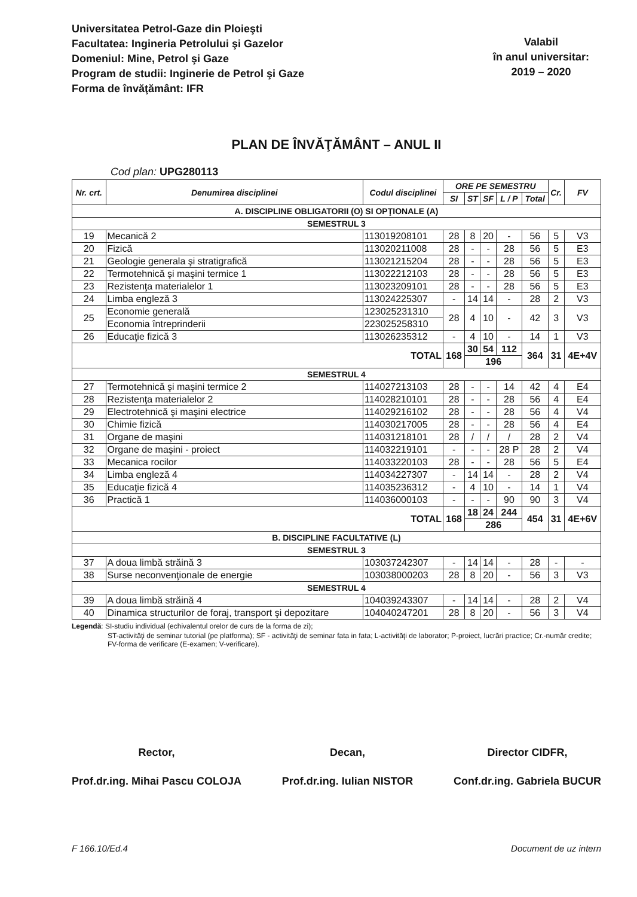Universitatea Petrol-Gaze din Ploieşti
Facultatea: Ingineria Petrolului şi Gazelor
Domeniul: Mine, Petrol şi Gaze
Program de studii: Inginerie de Petrol şi Gaze
Forma de învăţământ: IFR
Valabil
în anul universitar:
2019 – 2020
PLAN DE ÎNVĂŢĂMÂNT – ANUL II
Cod plan: UPG280113
| Nr. crt. | Denumirea disciplinei | Codul disciplinei | ORE PE SEMESTRU | | | | | Cr. | FV |
| --- | --- | --- | --- | --- | --- | --- | --- | --- | --- |
| | | | SI | ST | SF | L / P | Total | | |
| A. DISCIPLINE OBLIGATORII (O) SI OPŢIONALE (A) | | | | | | | | | |
| SEMESTRUL 3 | | | | | | | | | |
| 19 | Mecanică 2 | 113019208101 | 28 | 8 | 20 | - | 56 | 5 | V3 |
| 20 | Fizică | 113020211008 | 28 | - | - | 28 | 56 | 5 | E3 |
| 21 | Geologie generala şi stratigrafică | 113021215204 | 28 | - | - | 28 | 56 | 5 | E3 |
| 22 | Termotehnică şi maşini termice 1 | 113022212103 | 28 | - | - | 28 | 56 | 5 | E3 |
| 23 | Rezistenţa materialelor 1 | 113023209101 | 28 | - | - | 28 | 56 | 5 | E3 |
| 24 | Limba engleză 3 | 113024225307 | - | 14 | 14 | - | 28 | 2 | V3 |
| 25 | Economie generală | 123025231310 | 28 | 4 | 10 | - | 42 | 3 | V3 |
| | Economia întreprinderii | 223025258310 | | | | | | | |
| 26 | Educaţie fizică 3 | 113026235312 | - | 4 | 10 | - | 14 | 1 | V3 |
| TOTAL | | | 168 | 30 | 54 | 112 | 364 | 31 | 4E+4V |
| | | | | 196 | | | | | |
| SEMESTRUL 4 | | | | | | | | | |
| 27 | Termotehnică şi maşini termice 2 | 114027213103 | 28 | - | - | 14 | 42 | 4 | E4 |
| 28 | Rezistenţa materialelor 2 | 114028210101 | 28 | - | - | 28 | 56 | 4 | E4 |
| 29 | Electrotehnică şi maşini electrice | 114029216102 | 28 | - | - | 28 | 56 | 4 | V4 |
| 30 | Chimie fizică | 114030217005 | 28 | - | - | 28 | 56 | 4 | E4 |
| 31 | Organe de maşini | 114031218101 | 28 | / | / | / | 28 | 2 | V4 |
| 32 | Organe de maşini - proiect | 114032219101 | - | - | - | 28 P | 28 | 2 | V4 |
| 33 | Mecanica rocilor | 114033220103 | 28 | - | - | 28 | 56 | 5 | E4 |
| 34 | Limba engleză 4 | 114034227307 | - | 14 | 14 | - | 28 | 2 | V4 |
| 35 | Educaţie fizică 4 | 114035236312 | - | 4 | 10 | - | 14 | 1 | V4 |
| 36 | Practică 1 | 114036000103 | - | - | - | 90 | 90 | 3 | V4 |
| TOTAL | | | 168 | 18 | 24 | 244 | 454 | 31 | 4E+6V |
| | | | | 286 | | | | | |
| B. DISCIPLINE FACULTATIVE (L) | | | | | | | | | |
| SEMESTRUL 3 | | | | | | | | | |
| 37 | A doua limbă străină 3 | 103037242307 | - | 14 | 14 | - | 28 | - | - |
| 38 | Surse neconvenţionale de energie | 103038000203 | 28 | 8 | 20 | - | 56 | 3 | V3 |
| SEMESTRUL 4 | | | | | | | | | |
| 39 | A doua limbă străină 4 | 104039243307 | - | 14 | 14 | - | 28 | 2 | V4 |
| 40 | Dinamica structurilor de foraj, transport şi depozitare | 104040247201 | 28 | 8 | 20 | - | 56 | 3 | V4 |
Legendă: SI-studiu individual (echivalentul orelor de curs de la forma de zi);
ST-activităţi de seminar tutorial (pe platforma); SF - activităţi de seminar fata in fata; L-activităţi de laborator; P-proiect, lucrări practice; Cr.-număr credite; FV-forma de verificare (E-examen; V-verificare).
Rector,
Prof.dr.ing. Mihai Pascu COLOJA
Decan,
Prof.dr.ing. Iulian NISTOR
Director CIDFR,
Conf.dr.ing. Gabriela BUCUR
F 166.10/Ed.4 Document de uz intern